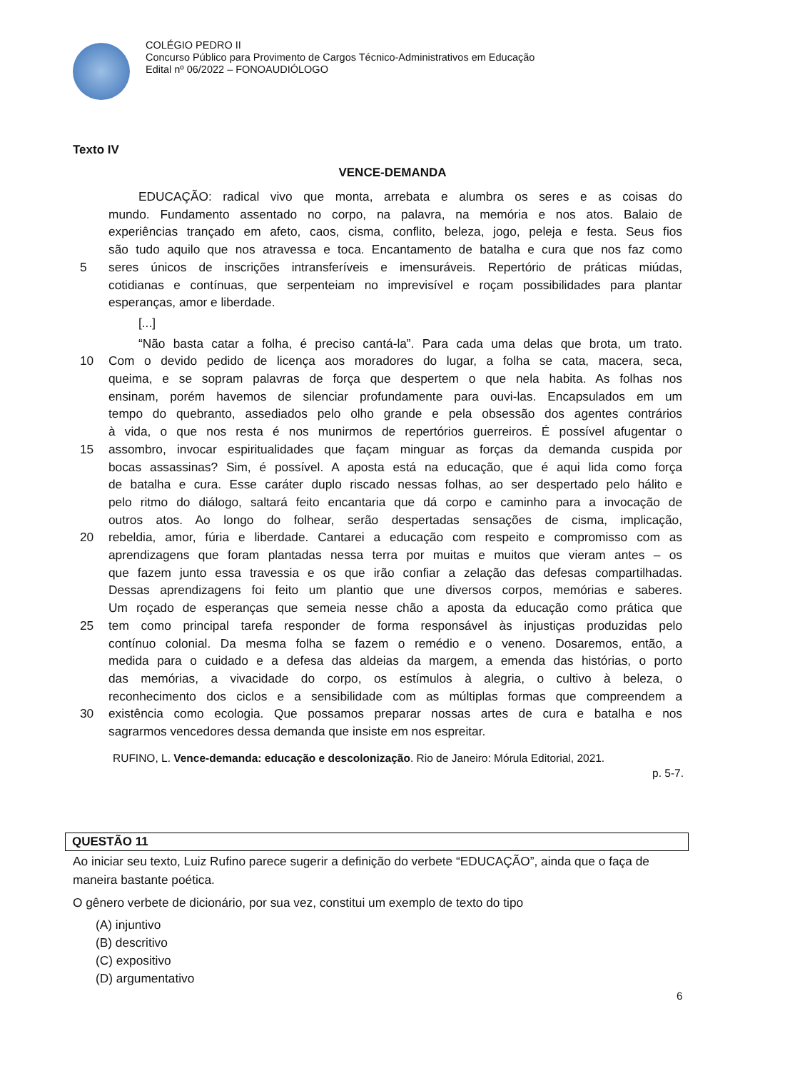COLÉGIO PEDRO II
Concurso Público para Provimento de Cargos Técnico-Administrativos em Educação
Edital nº 06/2022 – FONOAUDIÓLOGO
Texto IV
VENCE-DEMANDA
EDUCAÇÃO: radical vivo que monta, arrebata e alumbra os seres e as coisas do
mundo. Fundamento assentado no corpo, na palavra, na memória e nos atos. Balaio de
experiências trançado em afeto, caos, cisma, conflito, beleza, jogo, peleja e festa. Seus fios
são tudo aquilo que nos atravessa e toca. Encantamento de batalha e cura que nos faz como
5 seres únicos de inscrições intransferíveis e imensuráveis. Repertório de práticas miúdas,
cotidianas e contínuas, que serpenteiam no imprevisível e roçam possibilidades para plantar
esperanças, amor e liberdade.
[...]
“Não basta catar a folha, é preciso cantá-la”. Para cada uma delas que brota, um trato.
10 Com o devido pedido de licença aos moradores do lugar, a folha se cata, macera, seca,
queima, e se sopram palavras de força que despertem o que nela habita. As folhas nos
ensinam, porém havemos de silenciar profundamente para ouvi-las. Encapsulados em um
tempo do quebranto, assediados pelo olho grande e pela obsessão dos agentes contrários
à vida, o que nos resta é nos munirmos de repertórios guerreiros. É possível afugentar o
15 assombro, invocar espiritualidades que façam minguar as forças da demanda cuspida por
bocas assassinas? Sim, é possível. A aposta está na educação, que é aqui lida como força
de batalha e cura. Esse caráter duplo riscado nessas folhas, ao ser despertado pelo hálito e
pelo ritmo do diálogo, saltará feito encantaria que dá corpo e caminho para a invocação de
outros atos. Ao longo do folhear, serão despertadas sensações de cisma, implicação,
20 rebeldia, amor, fúria e liberdade. Cantarei a educação com respeito e compromisso com as
aprendizagens que foram plantadas nessa terra por muitas e muitos que vieram antes – os
que fazem junto essa travessia e os que irão confiar a zelação das defesas compartilhadas.
Dessas aprendizagens foi feito um plantio que une diversos corpos, memórias e saberes.
Um roçado de esperanças que semeia nesse chão a aposta da educação como prática que
25 tem como principal tarefa responder de forma responsável às injustiças produzidas pelo
contínuo colonial. Da mesma folha se fazem o remédio e o veneno. Dosaremos, então, a
medida para o cuidado e a defesa das aldeias da margem, a emenda das histórias, o porto
das memórias, a vivacidade do corpo, os estímulos à alegria, o cultivo à beleza, o
reconhecimento dos ciclos e a sensibilidade com as múltiplas formas que compreendem a
30 existência como ecologia. Que possamos preparar nossas artes de cura e batalha e nos
sagrarmos vencedores dessa demanda que insiste em nos espreitar.
RUFINO, L. Vence-demanda: educação e descolonização. Rio de Janeiro: Mórula Editorial, 2021.
p. 5-7.
QUESTÃO 11
Ao iniciar seu texto, Luiz Rufino parece sugerir a definição do verbete “EDUCAÇÃO”, ainda que o faça de maneira bastante poética.
O gênero verbete de dicionário, por sua vez, constitui um exemplo de texto do tipo
(A) injuntivo
(B) descritivo
(C) expositivo
(D) argumentativo
6